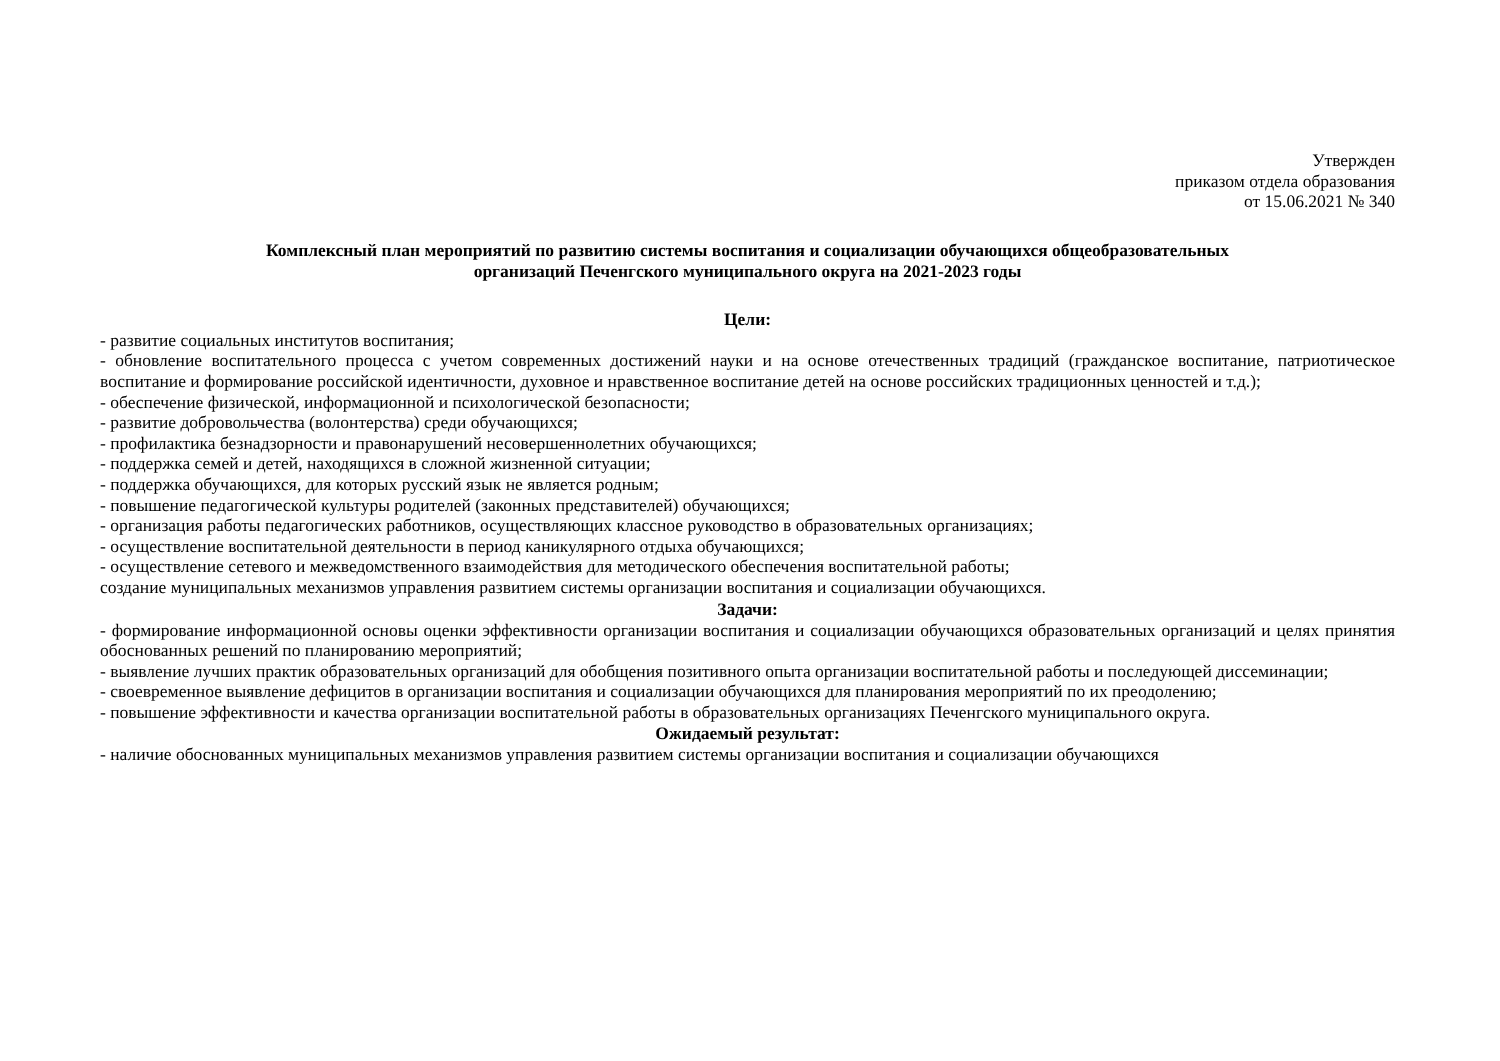Утвержден
приказом отдела образования
от 15.06.2021 № 340
Комплексный план мероприятий по развитию системы воспитания и социализации обучающихся общеобразовательных
организаций Печенгского муниципального округа на 2021-2023 годы
Цели:
- развитие социальных институтов воспитания;
- обновление воспитательного процесса с учетом современных достижений науки и на основе отечественных традиций (гражданское воспитание, патриотическое воспитание и формирование российской идентичности, духовное и нравственное воспитание детей на основе российских традиционных ценностей и т.д.);
- обеспечение физической, информационной и психологической безопасности;
- развитие добровольчества (волонтерства) среди обучающихся;
- профилактика безнадзорности и правонарушений несовершеннолетних обучающихся;
- поддержка семей и детей, находящихся в сложной жизненной ситуации;
- поддержка обучающихся, для которых русский язык не является родным;
- повышение педагогической культуры родителей (законных представителей) обучающихся;
- организация работы педагогических работников, осуществляющих классное руководство в образовательных организациях;
- осуществление воспитательной деятельности в период каникулярного отдыха обучающихся;
- осуществление сетевого и межведомственного взаимодействия для методического обеспечения воспитательной работы;
создание муниципальных механизмов управления развитием системы организации воспитания и социализации обучающихся.
Задачи:
- формирование информационной основы оценки эффективности организации воспитания и социализации обучающихся образовательных организаций и целях принятия обоснованных решений по планированию мероприятий;
- выявление лучших практик образовательных организаций для обобщения позитивного опыта организации воспитательной работы и последующей диссеминации;
- своевременное выявление дефицитов в организации воспитания и социализации обучающихся для планирования мероприятий по их преодолению;
- повышение эффективности и качества организации воспитательной работы в образовательных организациях Печенгского муниципального округа.
Ожидаемый результат:
- наличие обоснованных муниципальных механизмов управления развитием системы организации воспитания и социализации обучающихся